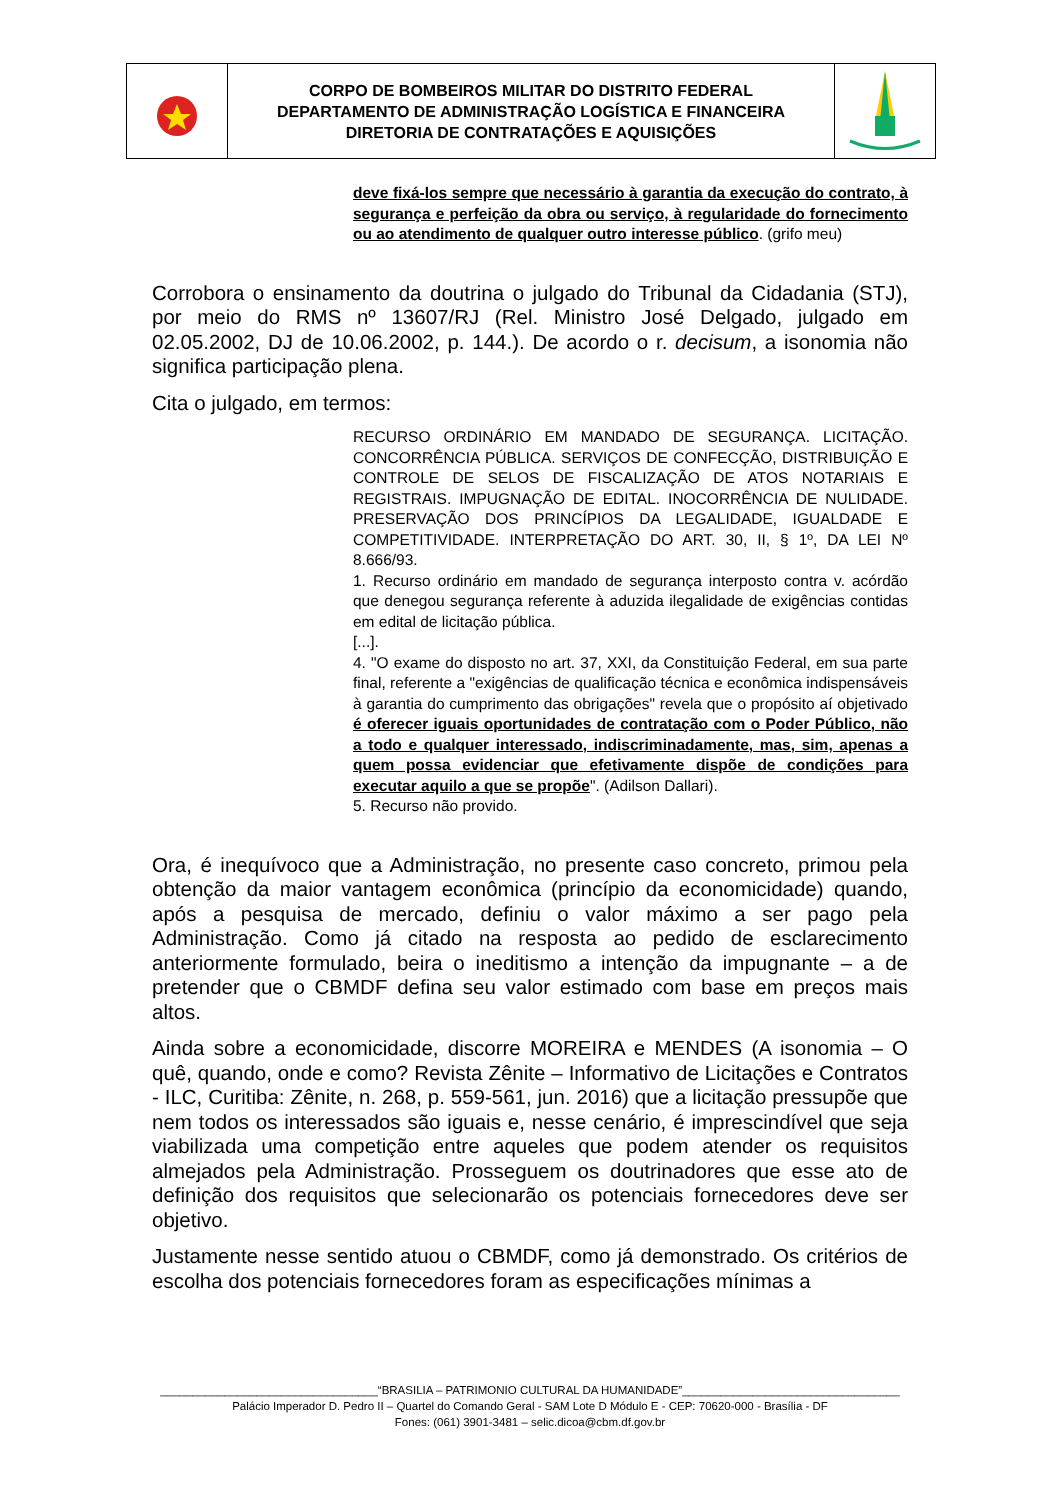CORPO DE BOMBEIROS MILITAR DO DISTRITO FEDERAL
DEPARTAMENTO DE ADMINISTRAÇÃO LOGÍSTICA E FINANCEIRA
DIRETORIA DE CONTRATAÇÕES E AQUISIÇÕES
deve fixá-los sempre que necessário à garantia da execução do contrato, à segurança e perfeição da obra ou serviço, à regularidade do fornecimento ou ao atendimento de qualquer outro interesse público. (grifo meu)
Corrobora o ensinamento da doutrina o julgado do Tribunal da Cidadania (STJ), por meio do RMS nº 13607/RJ (Rel. Ministro José Delgado, julgado em 02.05.2002, DJ de 10.06.2002, p. 144.). De acordo o r. decisum, a isonomia não significa participação plena.
Cita o julgado, em termos:
RECURSO ORDINÁRIO EM MANDADO DE SEGURANÇA. LICITAÇÃO. CONCORRÊNCIA PÚBLICA. SERVIÇOS DE CONFECÇÃO, DISTRIBUIÇÃO E CONTROLE DE SELOS DE FISCALIZAÇÃO DE ATOS NOTARIAIS E REGISTRAIS. IMPUGNAÇÃO DE EDITAL. INOCORRÊNCIA DE NULIDADE. PRESERVAÇÃO DOS PRINCÍPIOS DA LEGALIDADE, IGUALDADE E COMPETITIVIDADE. INTERPRETAÇÃO DO ART. 30, II, § 1º, DA LEI Nº 8.666/93.
1. Recurso ordinário em mandado de segurança interposto contra v. acórdão que denegou segurança referente à aduzida ilegalidade de exigências contidas em edital de licitação pública.
[...].
4. "O exame do disposto no art. 37, XXI, da Constituição Federal, em sua parte final, referente a "exigências de qualificação técnica e econômica indispensáveis à garantia do cumprimento das obrigações" revela que o propósito aí objetivado é oferecer iguais oportunidades de contratação com o Poder Público, não a todo e qualquer interessado, indiscriminadamente, mas, sim, apenas a quem possa evidenciar que efetivamente dispõe de condições para executar aquilo a que se propõe". (Adilson Dallari).
5. Recurso não provido.
Ora, é inequívoco que a Administração, no presente caso concreto, primou pela obtenção da maior vantagem econômica (princípio da economicidade) quando, após a pesquisa de mercado, definiu o valor máximo a ser pago pela Administração. Como já citado na resposta ao pedido de esclarecimento anteriormente formulado, beira o ineditismo a intenção da impugnante – a de pretender que o CBMDF defina seu valor estimado com base em preços mais altos.
Ainda sobre a economicidade, discorre MOREIRA e MENDES (A isonomia – O quê, quando, onde e como? Revista Zênite – Informativo de Licitações e Contratos - ILC, Curitiba: Zênite, n. 268, p. 559-561, jun. 2016) que a licitação pressupõe que nem todos os interessados são iguais e, nesse cenário, é imprescindível que seja viabilizada uma competição entre aqueles que podem atender os requisitos almejados pela Administração. Prosseguem os doutrinadores que esse ato de definição dos requisitos que selecionarão os potenciais fornecedores deve ser objetivo.
Justamente nesse sentido atuou o CBMDF, como já demonstrado. Os critérios de escolha dos potenciais fornecedores foram as especificações mínimas a
__________________________________“BRASILIA – PATRIMONIO CULTURAL DA HUMANIDADE”__________________________________
Palácio Imperador D. Pedro II – Quartel do Comando Geral - SAM Lote D Módulo E - CEP: 70620-000 - Brasília - DF
Fones: (061) 3901-3481 – selic.dicoa@cbm.df.gov.br